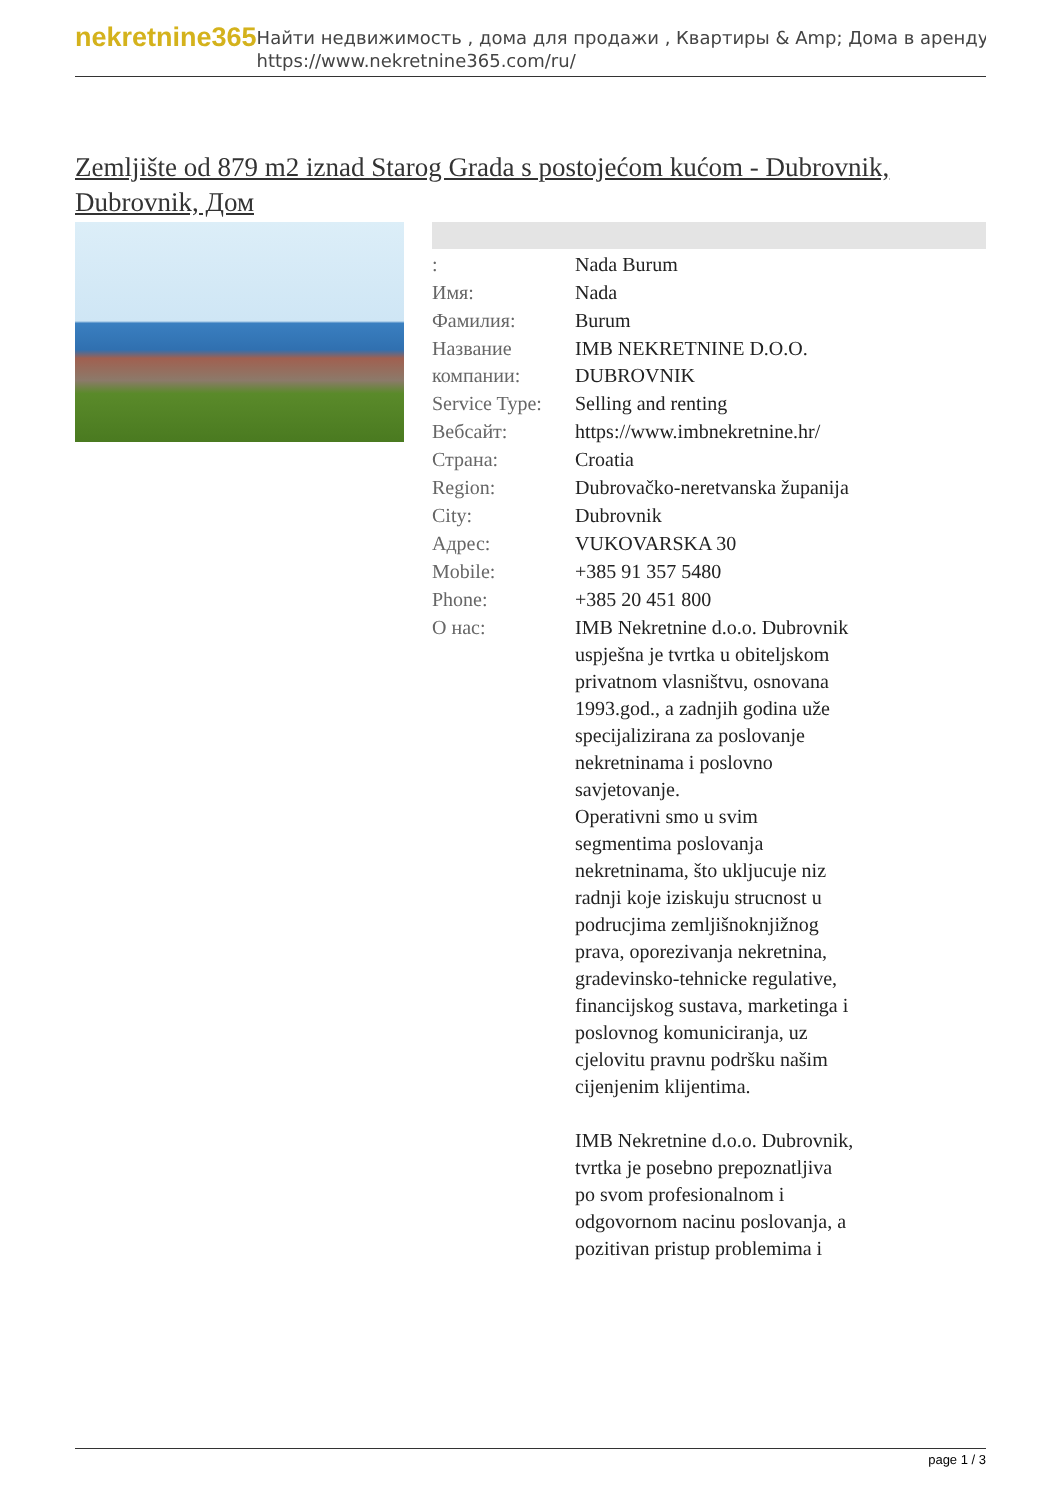nekretnine365
Найти недвижимость , дома для продажи , Квартиры & Amp; Дома в аренду
https://www.nekretnine365.com/ru/
Zemljište od 879 m2 iznad Starog Grada s postojećom kućom - Dubrovnik, Dubrovnik, Дом
| : | Nada Burum |
| Имя: | Nada |
| Фамилия: | Burum |
| Название компании: | IMB NEKRETNINE D.O.O. DUBROVNIK |
| Service Type: | Selling and renting |
| Вебсайт: | https://www.imbnekretnine.hr/ |
| Страна: | Croatia |
| Region: | Dubrovačko-neretvanska županija |
| City: | Dubrovnik |
| Адрес: | VUKOVARSKA 30 |
| Mobile: | +385 91 357 5480 |
| Phone: | +385 20 451 800 |
| О нас: | IMB Nekretnine d.o.o. Dubrovnik uspješna je tvrtka u obiteljskom privatnom vlasništvu, osnovana 1993.god., a zadnjih godina uže specijalizirana za poslovanje nekretninama i poslovno savjetovanje. Operativni smo u svim segmentima poslovanja nekretninama, što ukljucuje niz radnji koje iziskuju strucnost u podrucjima zemljišnoknjižnog prava, oporezivanja nekretnina, gradevinsko-tehnicke regulative, financijskog sustava, marketinga i poslovnog komuniciranja, uz cjelovitu pravnu podršku našim cijenjenim klijentima. IMB Nekretnine d.o.o. Dubrovnik, tvrtka je posebno prepoznatljiva po svom profesionalnom i odgovornom nacinu poslovanja, a pozitivan pristup problemima i |
page 1 / 3